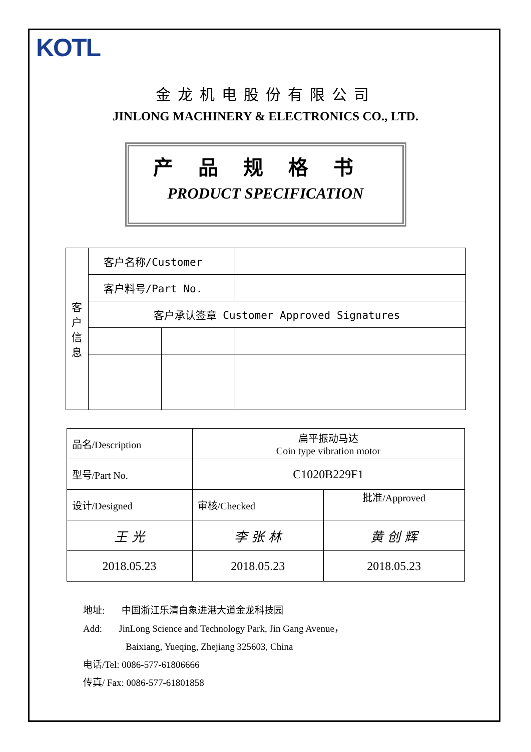KOTL
金龙机电股份有限公司
JINLONG MACHINERY & ELECTRONICS CO., LTD.
产品规格书
PRODUCT SPECIFICATION
| 客 户 信 息 | 客户名称/Customer | | |
| | 客户料号/Part No. | | |
| | 客户承认签章 Customer Approved Signatures | | |
| 品名/Description | 扁平振动马达 Coin type vibration motor | |
| 型号/Part No. | C1020B229F1 | |
| 设计/Designed | 审核/Checked | 批准/Approved |
| 王 光 | 李 张 林 | 黄 创 辉 |
| 2018.05.23 | 2018.05.23 | 2018.05.23 |
地址: 中国浙江乐清白象进港大道金龙科技园
Add: JinLong Science and Technology Park, Jin Gang Avenue，
Baixiang, Yueqing, Zhejiang 325603, China
电话/Tel: 0086-577-61806666
传真/ Fax: 0086-577-61801858